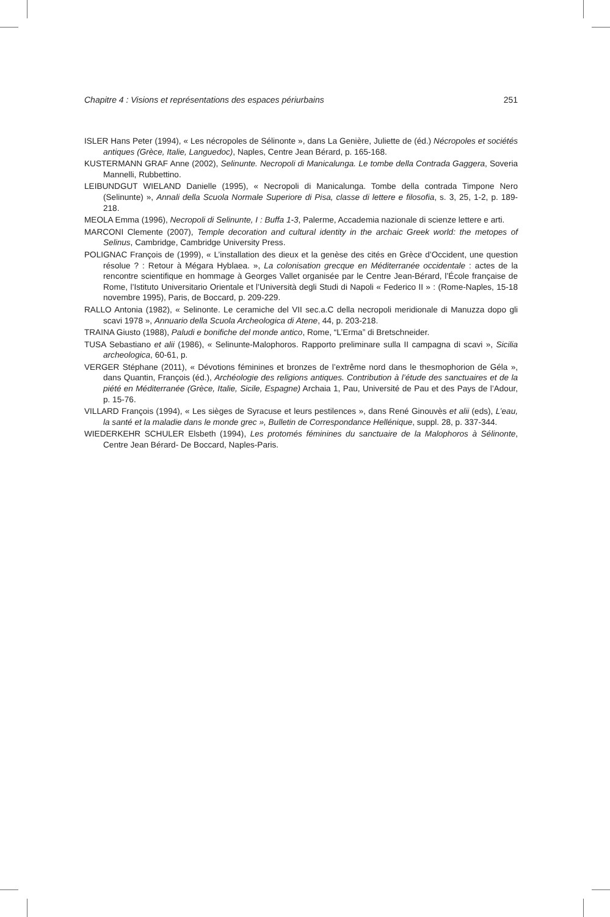Chapitre 4 : Visions et représentations des espaces périurbains 251
ISLER Hans Peter (1994), « Les nécropoles de Sélinonte », dans La Genière, Juliette de (éd.) Nécropoles et sociétés antiques (Grèce, Italie, Languedoc), Naples, Centre Jean Bérard, p. 165-168.
KUSTERMANN GRAF Anne (2002), Selinunte. Necropoli di Manicalunga. Le tombe della Contrada Gaggera, Soveria Mannelli, Rubbettino.
LEIBUNDGUT WIELAND Danielle (1995), « Necropoli di Manicalunga. Tombe della contrada Timpone Nero (Selinunte) », Annali della Scuola Normale Superiore di Pisa, classe di lettere e filosofia, s. 3, 25, 1-2, p. 189-218.
MEOLA Emma (1996), Necropoli di Selinunte, I : Buffa 1-3, Palerme, Accademia nazionale di scienze lettere e arti.
MARCONI Clemente (2007), Temple decoration and cultural identity in the archaic Greek world: the metopes of Selinus, Cambridge, Cambridge University Press.
POLIGNAC François de (1999), « L’installation des dieux et la genèse des cités en Grèce d’Occident, une question résolue ? : Retour à Mégara Hyblaea. », La colonisation grecque en Méditerranée occidentale : actes de la rencontre scientifique en hommage à Georges Vallet organisée par le Centre Jean-Bérard, l’École française de Rome, l’Istituto Universitario Orientale et l’Università degli Studi di Napoli « Federico II » : (Rome-Naples, 15-18 novembre 1995), Paris, de Boccard, p. 209-229.
RALLO Antonia (1982), « Selinonte. Le ceramiche del VII sec.a.C della necropoli meridionale di Manuzza dopo gli scavi 1978 », Annuario della Scuola Archeologica di Atene, 44, p. 203-218.
TRAINA Giusto (1988), Paludi e bonifiche del monde antico, Rome, “L’Erma” di Bretschneider.
TUSA Sebastiano et alii (1986), « Selinunte-Malophoros. Rapporto preliminare sulla II campagna di scavi », Sicilia archeologica, 60-61, p.
VERGER Stéphane (2011), « Dévotions féminines et bronzes de l’extrême nord dans le thes­mophorion de Géla », dans Quantin, François (éd.), Archéologie des religions antiques. Contribution à l’étude des sanctuaires et de la piété en Méditerranée (Grèce, Italie, Sicile, Espagne) Archaia 1, Pau, Université de Pau et des Pays de l’Adour, p. 15-76.
VILLARD François (1994), « Les sièges de Syracuse et leurs pestilences », dans René Ginouvès et alii (eds), L’eau, la santé et la maladie dans le monde grec », Bulletin de Correspondance Hellénique, suppl. 28, p. 337-344.
WIEDERKEHR SCHULER Elsbeth (1994), Les protomés féminines du sanctuaire de la Malophoros à Sélinonte, Centre Jean Bérard- De Boccard, Naples-Paris.